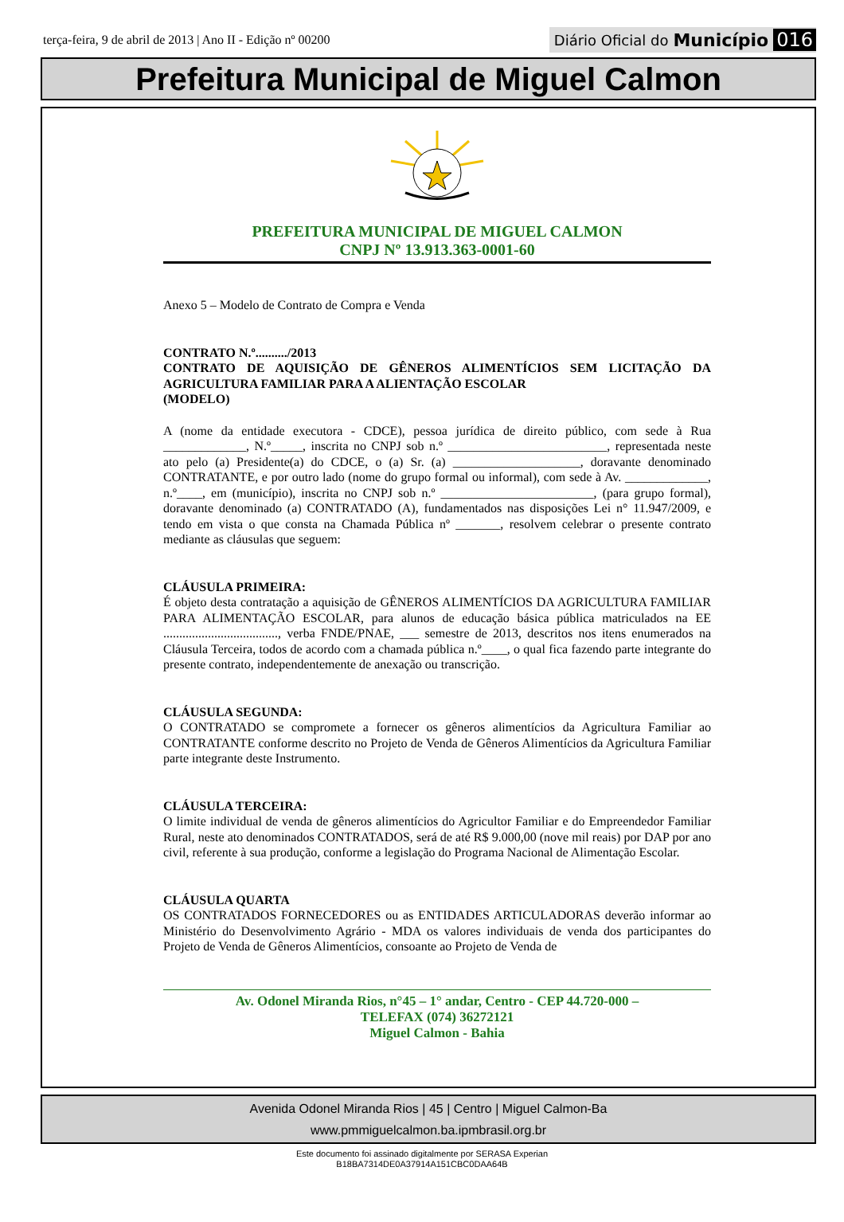terça-feira, 9 de abril de 2013 | Ano II - Edição nº 00200
Diário Oficial do Município 016
Prefeitura Municipal de Miguel Calmon
PREFEITURA MUNICIPAL DE MIGUEL CALMON
CNPJ Nº 13.913.363-0001-60
Anexo 5 – Modelo de Contrato de Compra e Venda
CONTRATO N.º........../2013
CONTRATO DE AQUISIÇÃO DE GÊNEROS ALIMENTÍCIOS SEM LICITAÇÃO DA AGRICULTURA FAMILIAR PARA A ALIENTAÇÃO ESCOLAR
(MODELO)
A (nome da entidade executora - CDCE), pessoa jurídica de direito público, com sede à Rua _____________, N.º_____, inscrita no CNPJ sob n.º _________________________, representada neste ato pelo (a) Presidente(a) do CDCE, o (a) Sr. (a) ____________________, doravante denominado CONTRATANTE, e por outro lado (nome do grupo formal ou informal), com sede à Av. _____________, n.º____, em (município), inscrita no CNPJ sob n.º ________________________, (para grupo formal), doravante denominado (a) CONTRATADO (A), fundamentados nas disposições Lei n° 11.947/2009, e tendo em vista o que consta na Chamada Pública nº _______, resolvem celebrar o presente contrato mediante as cláusulas que seguem:
CLÁUSULA PRIMEIRA:
É objeto desta contratação a aquisição de GÊNEROS ALIMENTÍCIOS DA AGRICULTURA FAMILIAR PARA ALIMENTAÇÃO ESCOLAR, para alunos de educação básica pública matriculados na EE ...................................., verba FNDE/PNAE, ___ semestre de 2013, descritos nos itens enumerados na Cláusula Terceira, todos de acordo com a chamada pública n.º____, o qual fica fazendo parte integrante do presente contrato, independentemente de anexação ou transcrição.
CLÁUSULA SEGUNDA:
O CONTRATADO se compromete a fornecer os gêneros alimentícios da Agricultura Familiar ao CONTRATANTE conforme descrito no Projeto de Venda de Gêneros Alimentícios da Agricultura Familiar parte integrante deste Instrumento.
CLÁUSULA TERCEIRA:
O limite individual de venda de gêneros alimentícios do Agricultor Familiar e do Empreendedor Familiar Rural, neste ato denominados CONTRATADOS, será de até R$ 9.000,00 (nove mil reais) por DAP por ano civil, referente à sua produção, conforme a legislação do Programa Nacional de Alimentação Escolar.
CLÁUSULA QUARTA
OS CONTRATADOS FORNECEDORES ou as ENTIDADES ARTICULADORAS deverão informar ao Ministério do Desenvolvimento Agrário - MDA os valores individuais de venda dos participantes do Projeto de Venda de Gêneros Alimentícios, consoante ao Projeto de Venda de
Av. Odonel Miranda Rios, n°45 – 1° andar, Centro - CEP 44.720-000 –
TELEFAX (074) 36272121
Miguel Calmon - Bahia
Avenida Odonel Miranda Rios | 45 | Centro | Miguel Calmon-Ba
www.pmmiguelcalmon.ba.ipmbrasil.org.br
Este documento foi assinado digitalmente por SERASA Experian
B18BA7314DE0A37914A151CBC0DAA64B